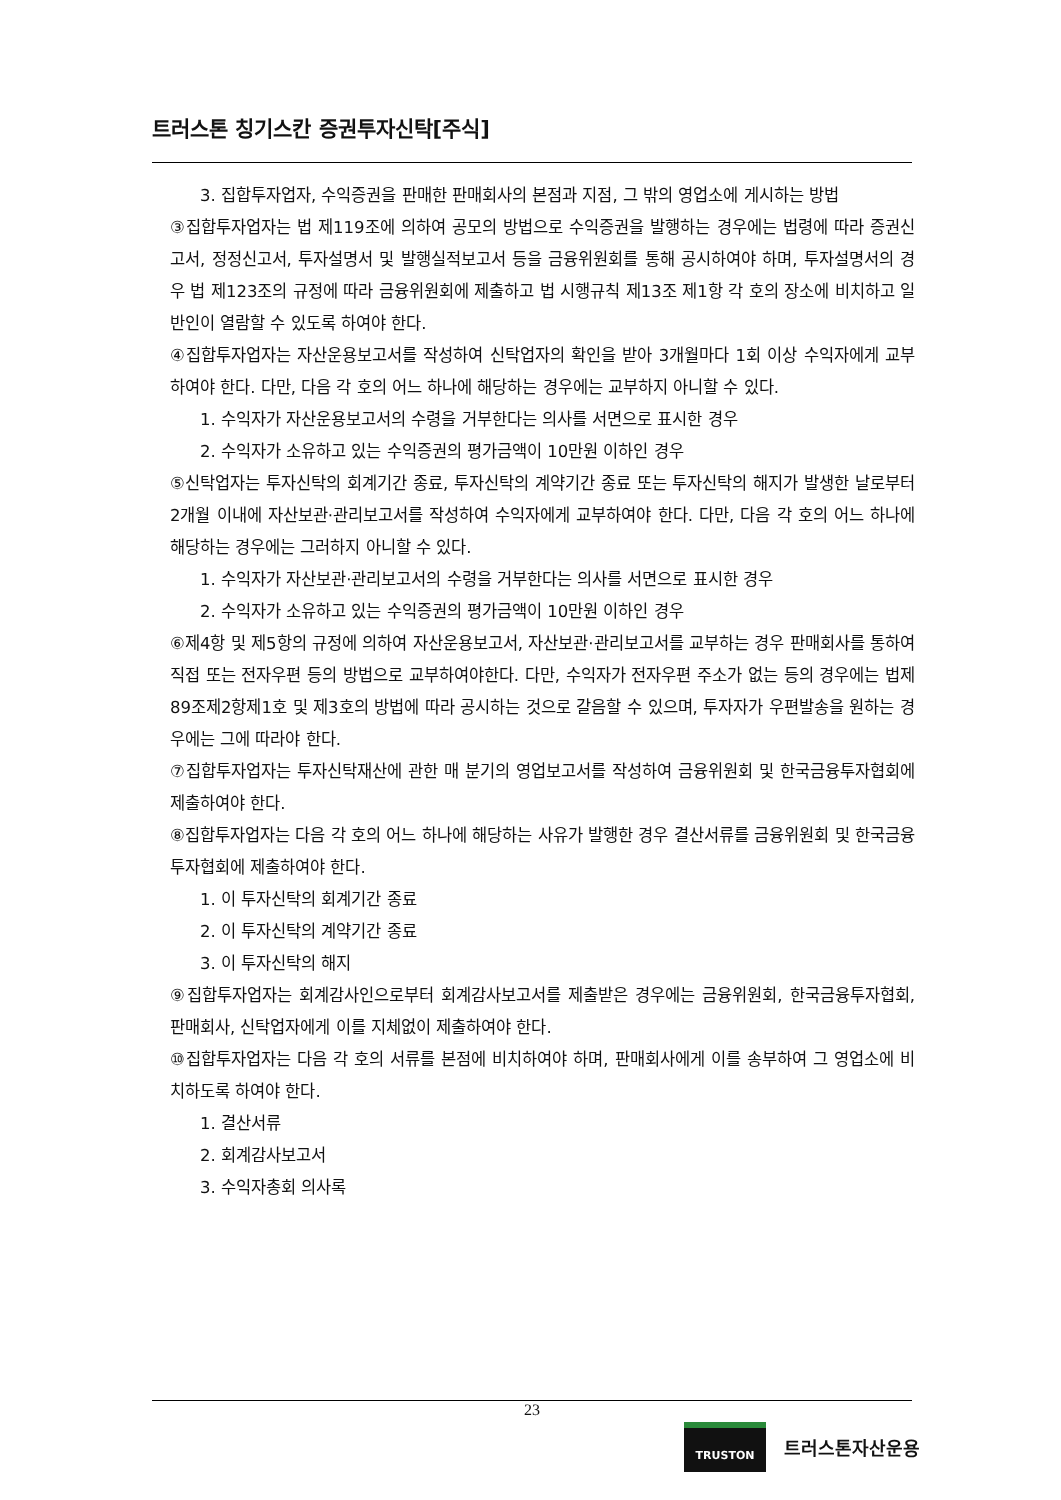트러스톤 칭기스칸 증권투자신탁[주식]
3. 집합투자업자, 수익증권을 판매한 판매회사의 본점과 지점, 그 밖의 영업소에 게시하는 방법
③집합투자업자는 법 제119조에 의하여 공모의 방법으로 수익증권을 발행하는 경우에는 법령에 따라 증권신고서, 정정신고서, 투자설명서 및 발행실적보고서 등을 금융위원회를 통해 공시하여야 하며, 투자설명서의 경우 법 제123조의 규정에 따라 금융위원회에 제출하고 법 시행규칙 제13조 제1항 각 호의 장소에 비치하고 일반인이 열람할 수 있도록 하여야 한다.
④집합투자업자는 자산운용보고서를 작성하여 신탁업자의 확인을 받아 3개월마다 1회 이상 수익자에게 교부하여야 한다. 다만, 다음 각 호의 어느 하나에 해당하는 경우에는 교부하지 아니할 수 있다.
1. 수익자가 자산운용보고서의 수령을 거부한다는 의사를 서면으로 표시한 경우
2. 수익자가 소유하고 있는 수익증권의 평가금액이 10만원 이하인 경우
⑤신탁업자는 투자신탁의 회계기간 종료, 투자신탁의 계약기간 종료 또는 투자신탁의 해지가 발생한 날로부터 2개월 이내에 자산보관·관리보고서를 작성하여 수익자에게 교부하여야 한다. 다만, 다음 각 호의 어느 하나에 해당하는 경우에는 그러하지 아니할 수 있다.
1. 수익자가 자산보관·관리보고서의 수령을 거부한다는 의사를 서면으로 표시한 경우
2. 수익자가 소유하고 있는 수익증권의 평가금액이 10만원 이하인 경우
⑥제4항 및 제5항의 규정에 의하여 자산운용보고서, 자산보관·관리보고서를 교부하는 경우 판매회사를 통하여 직접 또는 전자우편 등의 방법으로 교부하여야한다. 다만, 수익자가 전자우편 주소가 없는 등의 경우에는 법제89조제2항제1호 및 제3호의 방법에 따라 공시하는 것으로 갈음할 수 있으며, 투자자가 우편발송을 원하는 경우에는 그에 따라야 한다.
⑦집합투자업자는 투자신탁재산에 관한 매 분기의 영업보고서를 작성하여 금융위원회 및 한국금융투자협회에 제출하여야 한다.
⑧집합투자업자는 다음 각 호의 어느 하나에 해당하는 사유가 발행한 경우 결산서류를 금융위원회 및 한국금융투자협회에 제출하여야 한다.
1. 이 투자신탁의 회계기간 종료
2. 이 투자신탁의 계약기간 종료
3. 이 투자신탁의 해지
⑨집합투자업자는 회계감사인으로부터 회계감사보고서를 제출받은 경우에는 금융위원회, 한국금융투자협회, 판매회사, 신탁업자에게 이를 지체없이 제출하여야 한다.
⑩집합투자업자는 다음 각 호의 서류를 본점에 비치하여야 하며, 판매회사에게 이를 송부하여 그 영업소에 비치하도록 하여야 한다.
1. 결산서류
2. 회계감사보고서
3. 수익자총회 의사록
23
TRUSTON
트러스톤자산운용